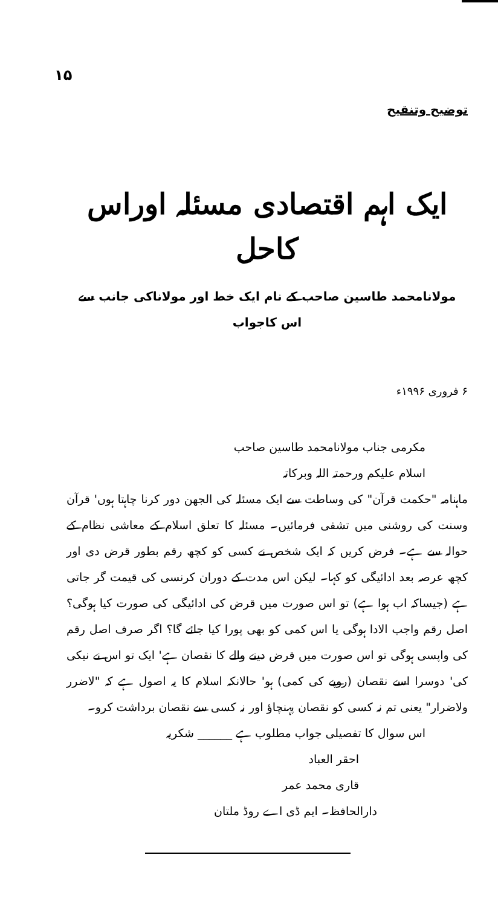۱۵
توضیح وتنقیح
ایک اہم اقتصادی مسئلہ اوراس کاحل
مولانامحمد طاسین صاحب کے نام ایک خط اور مولاناکی جانب سے اس کاجواب
۶ فروری ۱۹۹۶ء
مکرمی جناب مولانامحمد طاسین صاحب
اسلام علیکم ورحمتہ اللہ وبرکاتہ
ماہنامہ "حکمت قرآن" کی وساطت سے ایک مسئلہ کی الجھن دور کرنا چاہتا ہوں' قرآن وسنت کی روشنی میں تشفی فرمائیں۔ مسئلہ کا تعلق اسلام کے معاشی نظام کے حوالہ سے ہے۔ فرض کریں کہ ایک شخص نے کسی کو کچھ رقم بطور قرض دی اور کچھ عرصہ بعد ادائیگی کو کہا۔ لیکن اس مدت کے دوران کرنسی کی قیمت گر جاتی ہے (جیساکہ اب ہوا ہے) تو اس صورت میں قرض کی ادائیگی کی صورت کیا ہوگی؟ اصل رقم واجب الادا ہوگی یا اس کمی کو بھی پورا کیا جائے گا؟ اگر صرف اصل رقم کی واپسی ہوگی تو اس صورت میں قرض دینے والے کا نقصان ہے' ایک تو اس نے نیکی کی' دوسرا اسے نقصان (روپے کی کمی) ہو' حالانکہ اسلام کا یہ اصول ہے کہ "لاضرر ولاضرار" یعنی تم نہ کسی کو نقصان پہنچاؤ اور نہ کسی سے نقصان برداشت کرو۔
اس سوال کا تفصیلی جواب مطلوب ہے ______ شکریہ
احقر العباد
قاری محمد عمر
دارالحافظ۔ ایم ڈی اے روڈ ملتان